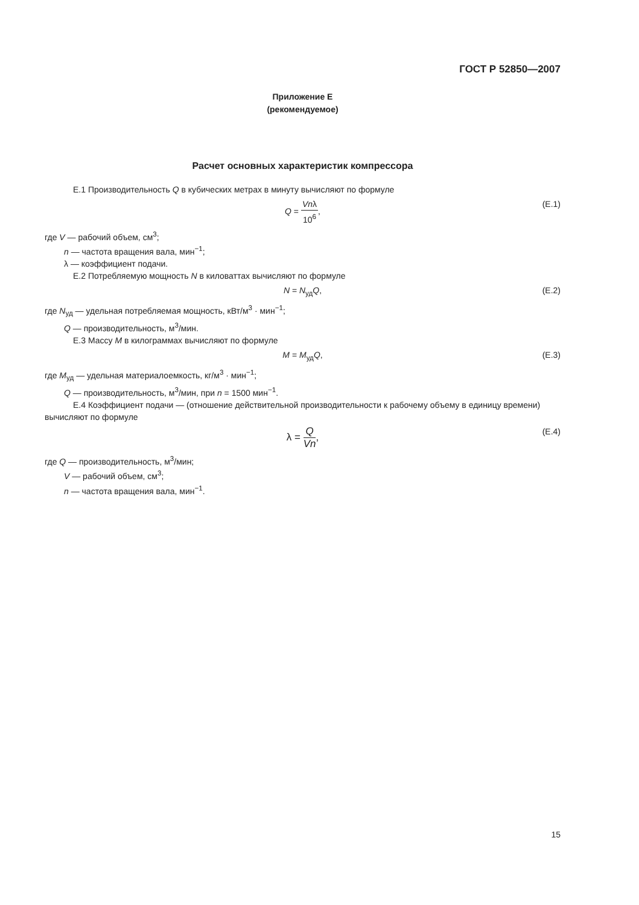ГОСТ Р 52850—2007
Приложение Е
(рекомендуемое)
Расчет основных характеристик компрессора
Е.1 Производительность Q в кубических метрах в минуту вычисляют по формуле
Q = Vnλ 10<sup>6</sup>, (Е.1)
где V — рабочий объем, см<sup>3</sup>;
n — частота вращения вала, мин<sup>−1</sup>;
λ — коэффициент подачи.
Е.2 Потребляемую мощность N в киловаттах вычисляют по формуле
N = N<sub>уд</sub>Q, (Е.2)
где N<sub>уд</sub> — удельная потребляемая мощность, кВт/м<sup>3</sup> · мин<sup>−1</sup>;
Q — производительность, м<sup>3</sup>/мин.
Е.3 Массу M в килограммах вычисляют по формуле
M = M<sub>уд</sub>Q, (Е.3)
где M<sub>уд</sub> — удельная материалоемкость, кг/м<sup>3</sup> · мин<sup>−1</sup>;
Q — производительность, м<sup>3</sup>/мин, при n = 1500 мин<sup>−1</sup>.
Е.4 Коэффициент подачи — (отношение действительной производительности к рабочему объему в единицу времени) вычисляют по формуле
λ = Q Vn, (Е.4)
где Q — производительность, м<sup>3</sup>/мин;
V — рабочий объем, см<sup>3</sup>;
n — частота вращения вала, мин<sup>−1</sup>.
15